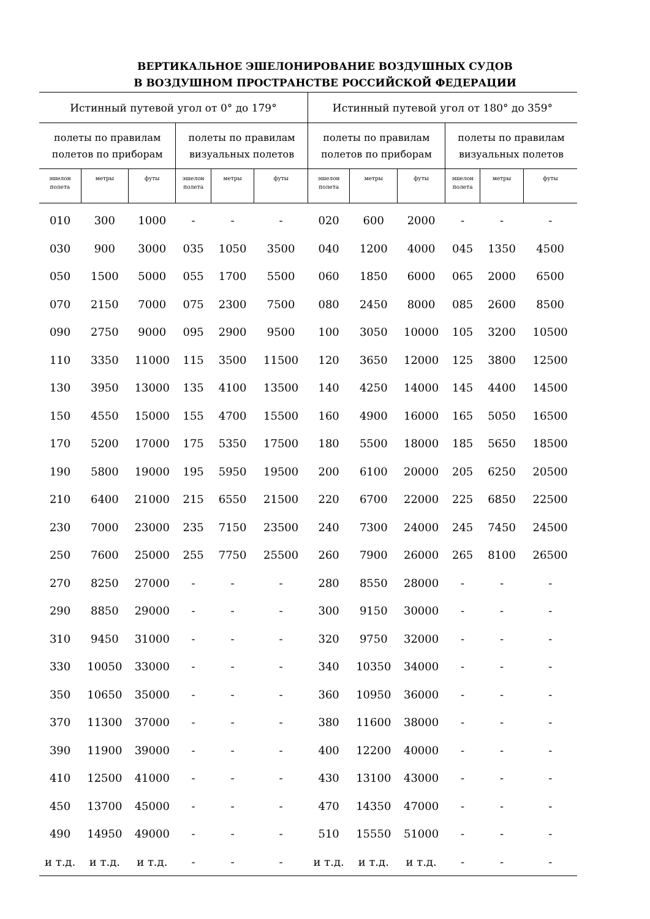ВЕРТИКАЛЬНОЕ ЭШЕЛОНИРОВАНИЕ ВОЗДУШНЫХ СУДОВ
В ВОЗДУШНОМ ПРОСТРАНСТВЕ РОССИЙСКОЙ ФЕДЕРАЦИИ
| Истинный путевой угол от 0° до 179° | | | | | | Истинный путевой угол от 180° до 359° | | | | | |
| --- | --- | --- | --- | --- | --- | --- | --- | --- | --- | --- | --- |
| полеты по правилам полетов по приборам | | | полеты по правилам визуальных полетов | | | полеты по правилам полетов по приборам | | | полеты по правилам визуальных полетов | | |
| эшелон полета | метры | футы | эшелон полета | метры | футы | эшелон полета | метры | футы | эшелон полета | метры | футы |
| 010 | 300 | 1000 | - | - | - | 020 | 600 | 2000 | - | - | - |
| 030 | 900 | 3000 | 035 | 1050 | 3500 | 040 | 1200 | 4000 | 045 | 1350 | 4500 |
| 050 | 1500 | 5000 | 055 | 1700 | 5500 | 060 | 1850 | 6000 | 065 | 2000 | 6500 |
| 070 | 2150 | 7000 | 075 | 2300 | 7500 | 080 | 2450 | 8000 | 085 | 2600 | 8500 |
| 090 | 2750 | 9000 | 095 | 2900 | 9500 | 100 | 3050 | 10000 | 105 | 3200 | 10500 |
| 110 | 3350 | 11000 | 115 | 3500 | 11500 | 120 | 3650 | 12000 | 125 | 3800 | 12500 |
| 130 | 3950 | 13000 | 135 | 4100 | 13500 | 140 | 4250 | 14000 | 145 | 4400 | 14500 |
| 150 | 4550 | 15000 | 155 | 4700 | 15500 | 160 | 4900 | 16000 | 165 | 5050 | 16500 |
| 170 | 5200 | 17000 | 175 | 5350 | 17500 | 180 | 5500 | 18000 | 185 | 5650 | 18500 |
| 190 | 5800 | 19000 | 195 | 5950 | 19500 | 200 | 6100 | 20000 | 205 | 6250 | 20500 |
| 210 | 6400 | 21000 | 215 | 6550 | 21500 | 220 | 6700 | 22000 | 225 | 6850 | 22500 |
| 230 | 7000 | 23000 | 235 | 7150 | 23500 | 240 | 7300 | 24000 | 245 | 7450 | 24500 |
| 250 | 7600 | 25000 | 255 | 7750 | 25500 | 260 | 7900 | 26000 | 265 | 8100 | 26500 |
| 270 | 8250 | 27000 | - | - | - | 280 | 8550 | 28000 | - | - | - |
| 290 | 8850 | 29000 | - | - | - | 300 | 9150 | 30000 | - | - | - |
| 310 | 9450 | 31000 | - | - | - | 320 | 9750 | 32000 | - | - | - |
| 330 | 10050 | 33000 | - | - | - | 340 | 10350 | 34000 | - | - | - |
| 350 | 10650 | 35000 | - | - | - | 360 | 10950 | 36000 | - | - | - |
| 370 | 11300 | 37000 | - | - | - | 380 | 11600 | 38000 | - | - | - |
| 390 | 11900 | 39000 | - | - | - | 400 | 12200 | 40000 | - | - | - |
| 410 | 12500 | 41000 | - | - | - | 430 | 13100 | 43000 | - | - | - |
| 450 | 13700 | 45000 | - | - | - | 470 | 14350 | 47000 | - | - | - |
| 490 | 14950 | 49000 | - | - | - | 510 | 15550 | 51000 | - | - | - |
| и т.д. | и т.д. | и т.д. | - | - | - | и т.д. | и т.д. | и т.д. | - | - | - |